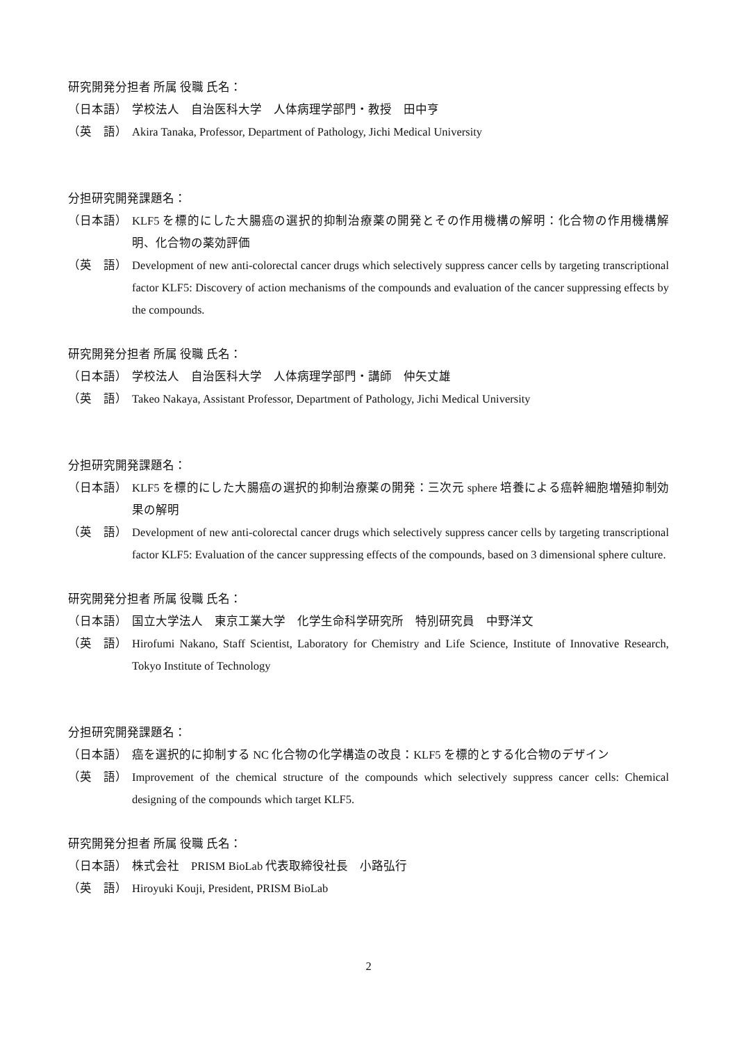研究開発分担者 所属 役職 氏名：
（日本語） 学校法人　自治医科大学　人体病理学部門・教授　田中亨
（英　語） Akira Tanaka, Professor, Department of Pathology, Jichi Medical University
分担研究開発課題名：
（日本語） KLF5 を標的にした大腸癌の選択的抑制治療薬の開発とその作用機構の解明：化合物の作用機構解明、化合物の薬効評価
（英　語） Development of new anti-colorectal cancer drugs which selectively suppress cancer cells by targeting transcriptional factor KLF5: Discovery of action mechanisms of the compounds and evaluation of the cancer suppressing effects by the compounds.
研究開発分担者 所属 役職 氏名：
（日本語） 学校法人　自治医科大学　人体病理学部門・講師　仲矢丈雄
（英　語） Takeo Nakaya, Assistant Professor, Department of Pathology, Jichi Medical University
分担研究開発課題名：
（日本語） KLF5 を標的にした大腸癌の選択的抑制治療薬の開発：三次元 sphere 培養による癌幹細胞増殖抑制効果の解明
（英　語） Development of new anti-colorectal cancer drugs which selectively suppress cancer cells by targeting transcriptional factor KLF5: Evaluation of the cancer suppressing effects of the compounds, based on 3 dimensional sphere culture.
研究開発分担者 所属 役職 氏名：
（日本語） 国立大学法人　東京工業大学　化学生命科学研究所　特別研究員　中野洋文
（英　語） Hirofumi Nakano, Staff Scientist, Laboratory for Chemistry and Life Science, Institute of Innovative Research, Tokyo Institute of Technology
分担研究開発課題名：
（日本語） 癌を選択的に抑制する NC 化合物の化学構造の改良：KLF5 を標的とする化合物のデザイン
（英　語） Improvement of the chemical structure of the compounds which selectively suppress cancer cells: Chemical designing of the compounds which target KLF5.
研究開発分担者 所属 役職 氏名：
（日本語） 株式会社　PRISM BioLab 代表取締役社長　小路弘行
（英　語） Hiroyuki Kouji, President, PRISM BioLab
2